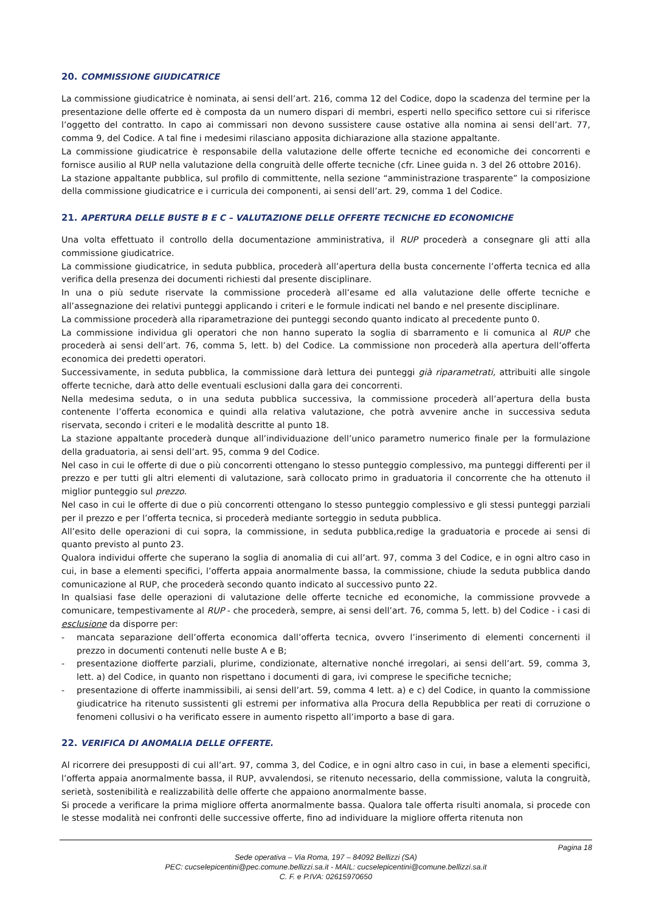20. COMMISSIONE GIUDICATRICE
La commissione giudicatrice è nominata, ai sensi dell’art. 216, comma 12 del Codice, dopo la scadenza del termine per la presentazione delle offerte ed è composta da un numero dispari di membri, esperti nello specifico settore cui si riferisce l’oggetto del contratto. In capo ai commissari non devono sussistere cause ostative alla nomina ai sensi dell’art. 77, comma 9, del Codice. A tal fine i medesimi rilasciano apposita dichiarazione alla stazione appaltante.
La commissione giudicatrice è responsabile della valutazione delle offerte tecniche ed economiche dei concorrenti e fornisce ausilio al RUP nella valutazione della congruità delle offerte tecniche (cfr. Linee guida n. 3 del 26 ottobre 2016).
La stazione appaltante pubblica, sul profilo di committente, nella sezione “amministrazione trasparente” la composizione della commissione giudicatrice e i curricula dei componenti, ai sensi dell’art. 29, comma 1 del Codice.
21. APERTURA DELLE BUSTE B E C – VALUTAZIONE DELLE OFFERTE TECNICHE ED ECONOMICHE
Una volta effettuato il controllo della documentazione amministrativa, il RUP procederà a consegnare gli atti alla commissione giudicatrice.
La commissione giudicatrice, in seduta pubblica, procederà all’apertura della busta concernente l’offerta tecnica ed alla verifica della presenza dei documenti richiesti dal presente disciplinare.
In una o più sedute riservate la commissione procederà all’esame ed alla valutazione delle offerte tecniche e all’assegnazione dei relativi punteggi applicando i criteri e le formule indicati nel bando e nel presente disciplinare.
La commissione procederà alla riparametrazione dei punteggi secondo quanto indicato al precedente punto 0.
La commissione individua gli operatori che non hanno superato la soglia di sbarramento e li comunica al RUP che procederà ai sensi dell’art. 76, comma 5, lett. b) del Codice. La commissione non procederà alla apertura dell’offerta economica dei predetti operatori.
Successivamente, in seduta pubblica, la commissione darà lettura dei punteggi già riparametrati, attribuiti alle singole offerte tecniche, darà atto delle eventuali esclusioni dalla gara dei concorrenti.
Nella medesima seduta, o in una seduta pubblica successiva, la commissione procederà all’apertura della busta contenente l’offerta economica e quindi alla relativa valutazione, che potrà avvenire anche in successiva seduta riservata, secondo i criteri e le modalità descritte al punto 18.
La stazione appaltante procederà dunque all’individuazione dell’unico parametro numerico finale per la formulazione della graduatoria, ai sensi dell’art. 95, comma 9 del Codice.
Nel caso in cui le offerte di due o più concorrenti ottengano lo stesso punteggio complessivo, ma punteggi differenti per il prezzo e per tutti gli altri elementi di valutazione, sarà collocato primo in graduatoria il concorrente che ha ottenuto il miglior punteggio sul prezzo.
Nel caso in cui le offerte di due o più concorrenti ottengano lo stesso punteggio complessivo e gli stessi punteggi parziali per il prezzo e per l’offerta tecnica, si procederà mediante sorteggio in seduta pubblica.
All’esito delle operazioni di cui sopra, la commissione, in seduta pubblica,redige la graduatoria e procede ai sensi di quanto previsto al punto 23.
Qualora individui offerte che superano la soglia di anomalia di cui all’art. 97, comma 3 del Codice, e in ogni altro caso in cui, in base a elementi specifici, l’offerta appaia anormalmente bassa, la commissione, chiude la seduta pubblica dando comunicazione al RUP, che procederà secondo quanto indicato al successivo punto 22.
In qualsiasi fase delle operazioni di valutazione delle offerte tecniche ed economiche, la commissione provvede a comunicare, tempestivamente al RUP - che procederà, sempre, ai sensi dell’art. 76, comma 5, lett. b) del Codice - i casi di esclusione da disporre per:
- mancata separazione dell’offerta economica dall’offerta tecnica, ovvero l’inserimento di elementi concernenti il prezzo in documenti contenuti nelle buste A e B;
- presentazione diofferte parziali, plurime, condizionate, alternative nonché irregolari, ai sensi dell’art. 59, comma 3, lett. a) del Codice, in quanto non rispettano i documenti di gara, ivi comprese le specifiche tecniche;
- presentazione di offerte inammissibili, ai sensi dell’art. 59, comma 4 lett. a) e c) del Codice, in quanto la commissione giudicatrice ha ritenuto sussistenti gli estremi per informativa alla Procura della Repubblica per reati di corruzione o fenomeni collusivi o ha verificato essere in aumento rispetto all’importo a base di gara.
22. VERIFICA DI ANOMALIA DELLE OFFERTE.
Al ricorrere dei presupposti di cui all’art. 97, comma 3, del Codice, e in ogni altro caso in cui, in base a elementi specifici, l’offerta appaia anormalmente bassa, il RUP, avvalendosi, se ritenuto necessario, della commissione, valuta la congruità, serietà, sostenibilità e realizzabilità delle offerte che appaiono anormalmente basse.
Si procede a verificare la prima migliore offerta anormalmente bassa. Qualora tale offerta risulti anomala, si procede con le stesse modalità nei confronti delle successive offerte, fino ad individuare la migliore offerta ritenuta non
Pagina 18
Sede operativa – Via Roma, 197 – 84092 Bellizzi (SA)
PEC: cucselepicentini@pec.comune.bellizzi.sa.it - MAIL: cucselepicentini@comune.bellizzi.sa.it
C. F. e P.IVA: 02615970650